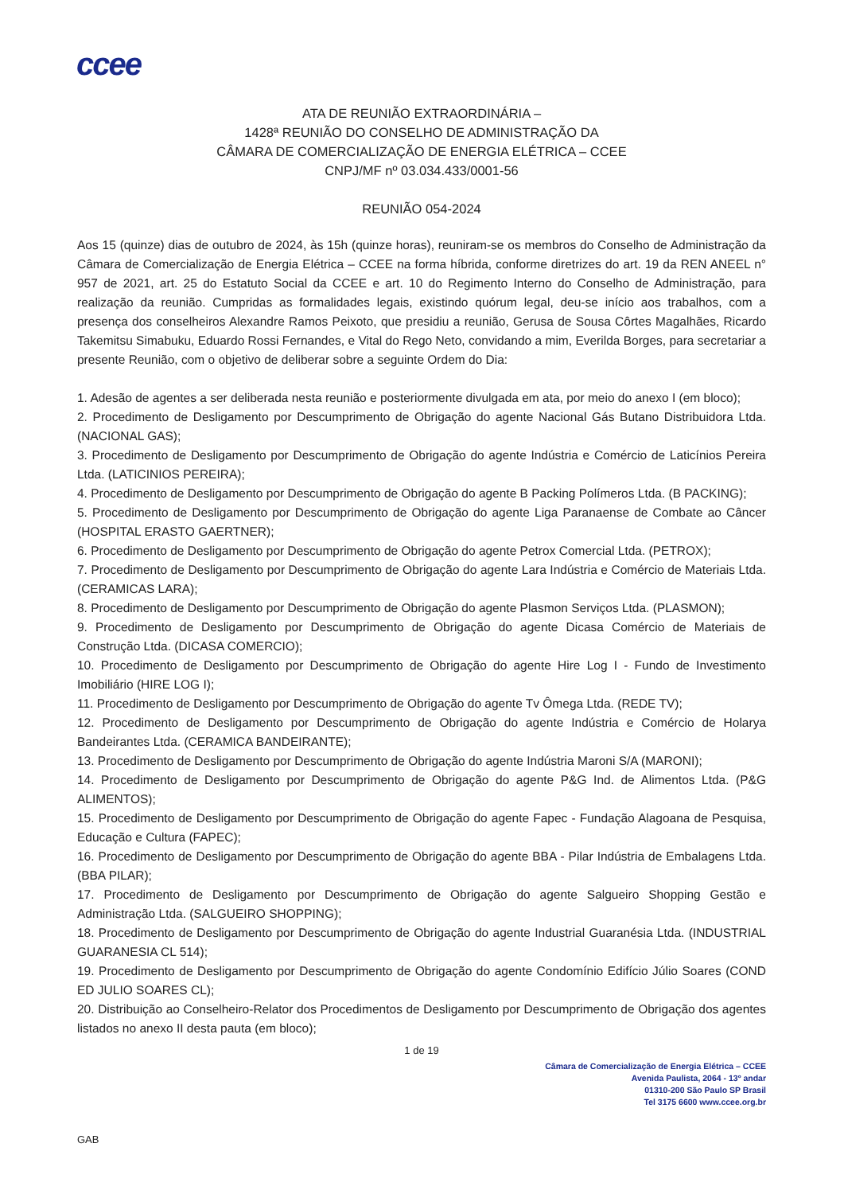ccee
ATA DE REUNIÃO EXTRAORDINÁRIA –
1428ª REUNIÃO DO CONSELHO DE ADMINISTRAÇÃO DA
CÂMARA DE COMERCIALIZAÇÃO DE ENERGIA ELÉTRICA – CCEE
CNPJ/MF nº 03.034.433/0001-56
REUNIÃO 054-2024
Aos 15 (quinze) dias de outubro de 2024, às 15h (quinze horas), reuniram-se os membros do Conselho de Administração da Câmara de Comercialização de Energia Elétrica – CCEE na forma híbrida, conforme diretrizes do art. 19 da REN ANEEL n° 957 de 2021, art. 25 do Estatuto Social da CCEE e art. 10 do Regimento Interno do Conselho de Administração, para realização da reunião. Cumpridas as formalidades legais, existindo quórum legal, deu-se início aos trabalhos, com a presença dos conselheiros Alexandre Ramos Peixoto, que presidiu a reunião, Gerusa de Sousa Côrtes Magalhães, Ricardo Takemitsu Simabuku, Eduardo Rossi Fernandes, e Vital do Rego Neto, convidando a mim, Everilda Borges, para secretariar a presente Reunião, com o objetivo de deliberar sobre a seguinte Ordem do Dia:
1. Adesão de agentes a ser deliberada nesta reunião e posteriormente divulgada em ata, por meio do anexo I (em bloco);
2. Procedimento de Desligamento por Descumprimento de Obrigação do agente Nacional Gás Butano Distribuidora Ltda. (NACIONAL GAS);
3. Procedimento de Desligamento por Descumprimento de Obrigação do agente Indústria e Comércio de Laticínios Pereira Ltda. (LATICINIOS PEREIRA);
4. Procedimento de Desligamento por Descumprimento de Obrigação do agente B Packing Polímeros Ltda. (B PACKING);
5. Procedimento de Desligamento por Descumprimento de Obrigação do agente Liga Paranaense de Combate ao Câncer (HOSPITAL ERASTO GAERTNER);
6. Procedimento de Desligamento por Descumprimento de Obrigação do agente Petrox Comercial Ltda. (PETROX);
7. Procedimento de Desligamento por Descumprimento de Obrigação do agente Lara Indústria e Comércio de Materiais Ltda. (CERAMICAS LARA);
8. Procedimento de Desligamento por Descumprimento de Obrigação do agente Plasmon Serviços Ltda. (PLASMON);
9. Procedimento de Desligamento por Descumprimento de Obrigação do agente Dicasa Comércio de Materiais de Construção Ltda. (DICASA COMERCIO);
10. Procedimento de Desligamento por Descumprimento de Obrigação do agente Hire Log I - Fundo de Investimento Imobiliário (HIRE LOG I);
11. Procedimento de Desligamento por Descumprimento de Obrigação do agente Tv Ômega Ltda. (REDE TV);
12. Procedimento de Desligamento por Descumprimento de Obrigação do agente Indústria e Comércio de Holarya Bandeirantes Ltda. (CERAMICA BANDEIRANTE);
13. Procedimento de Desligamento por Descumprimento de Obrigação do agente Indústria Maroni S/A (MARONI);
14. Procedimento de Desligamento por Descumprimento de Obrigação do agente P&G Ind. de Alimentos Ltda. (P&G ALIMENTOS);
15. Procedimento de Desligamento por Descumprimento de Obrigação do agente Fapec - Fundação Alagoana de Pesquisa, Educação e Cultura (FAPEC);
16. Procedimento de Desligamento por Descumprimento de Obrigação do agente BBA - Pilar Indústria de Embalagens Ltda. (BBA PILAR);
17. Procedimento de Desligamento por Descumprimento de Obrigação do agente Salgueiro Shopping Gestão e Administração Ltda. (SALGUEIRO SHOPPING);
18. Procedimento de Desligamento por Descumprimento de Obrigação do agente Industrial Guaranésia Ltda. (INDUSTRIAL GUARANESIA CL 514);
19. Procedimento de Desligamento por Descumprimento de Obrigação do agente Condomínio Edifício Júlio Soares (COND ED JULIO SOARES CL);
20. Distribuição ao Conselheiro-Relator dos Procedimentos de Desligamento por Descumprimento de Obrigação dos agentes listados no anexo II desta pauta (em bloco);
1 de 19
Câmara de Comercialização de Energia Elétrica – CCEE
Avenida Paulista, 2064 - 13º andar
01310-200 São Paulo SP Brasil
Tel 3175 6600 www.ccee.org.br
GAB